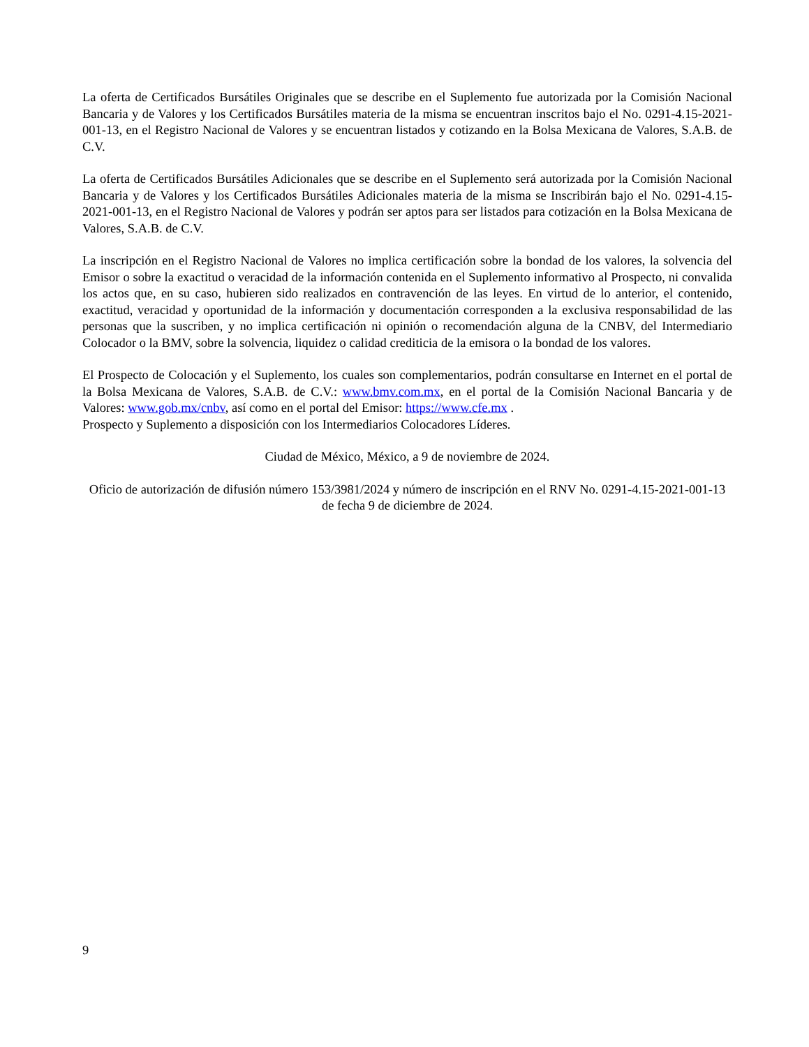La oferta de Certificados Bursátiles Originales que se describe en el Suplemento fue autorizada por la Comisión Nacional Bancaria y de Valores y los Certificados Bursátiles materia de la misma se encuentran inscritos bajo el No. 0291-4.15-2021-001-13, en el Registro Nacional de Valores y se encuentran listados y cotizando en la Bolsa Mexicana de Valores, S.A.B. de C.V.
La oferta de Certificados Bursátiles Adicionales que se describe en el Suplemento será autorizada por la Comisión Nacional Bancaria y de Valores y los Certificados Bursátiles Adicionales materia de la misma se Inscribirán bajo el No. 0291-4.15-2021-001-13, en el Registro Nacional de Valores y podrán ser aptos para ser listados para cotización en la Bolsa Mexicana de Valores, S.A.B. de C.V.
La inscripción en el Registro Nacional de Valores no implica certificación sobre la bondad de los valores, la solvencia del Emisor o sobre la exactitud o veracidad de la información contenida en el Suplemento informativo al Prospecto, ni convalida los actos que, en su caso, hubieren sido realizados en contravención de las leyes. En virtud de lo anterior, el contenido, exactitud, veracidad y oportunidad de la información y documentación corresponden a la exclusiva responsabilidad de las personas que la suscriben, y no implica certificación ni opinión o recomendación alguna de la CNBV, del Intermediario Colocador o la BMV, sobre la solvencia, liquidez o calidad crediticia de la emisora o la bondad de los valores.
El Prospecto de Colocación y el Suplemento, los cuales son complementarios, podrán consultarse en Internet en el portal de la Bolsa Mexicana de Valores, S.A.B. de C.V.: www.bmv.com.mx, en el portal de la Comisión Nacional Bancaria y de Valores: www.gob.mx/cnbv, así como en el portal del Emisor: https://www.cfe.mx .
Prospecto y Suplemento a disposición con los Intermediarios Colocadores Líderes.
Ciudad de México, México, a 9 de noviembre de 2024.
Oficio de autorización de difusión número 153/3981/2024 y número de inscripción en el RNV No. 0291-4.15-2021-001-13 de fecha 9 de diciembre de 2024.
9